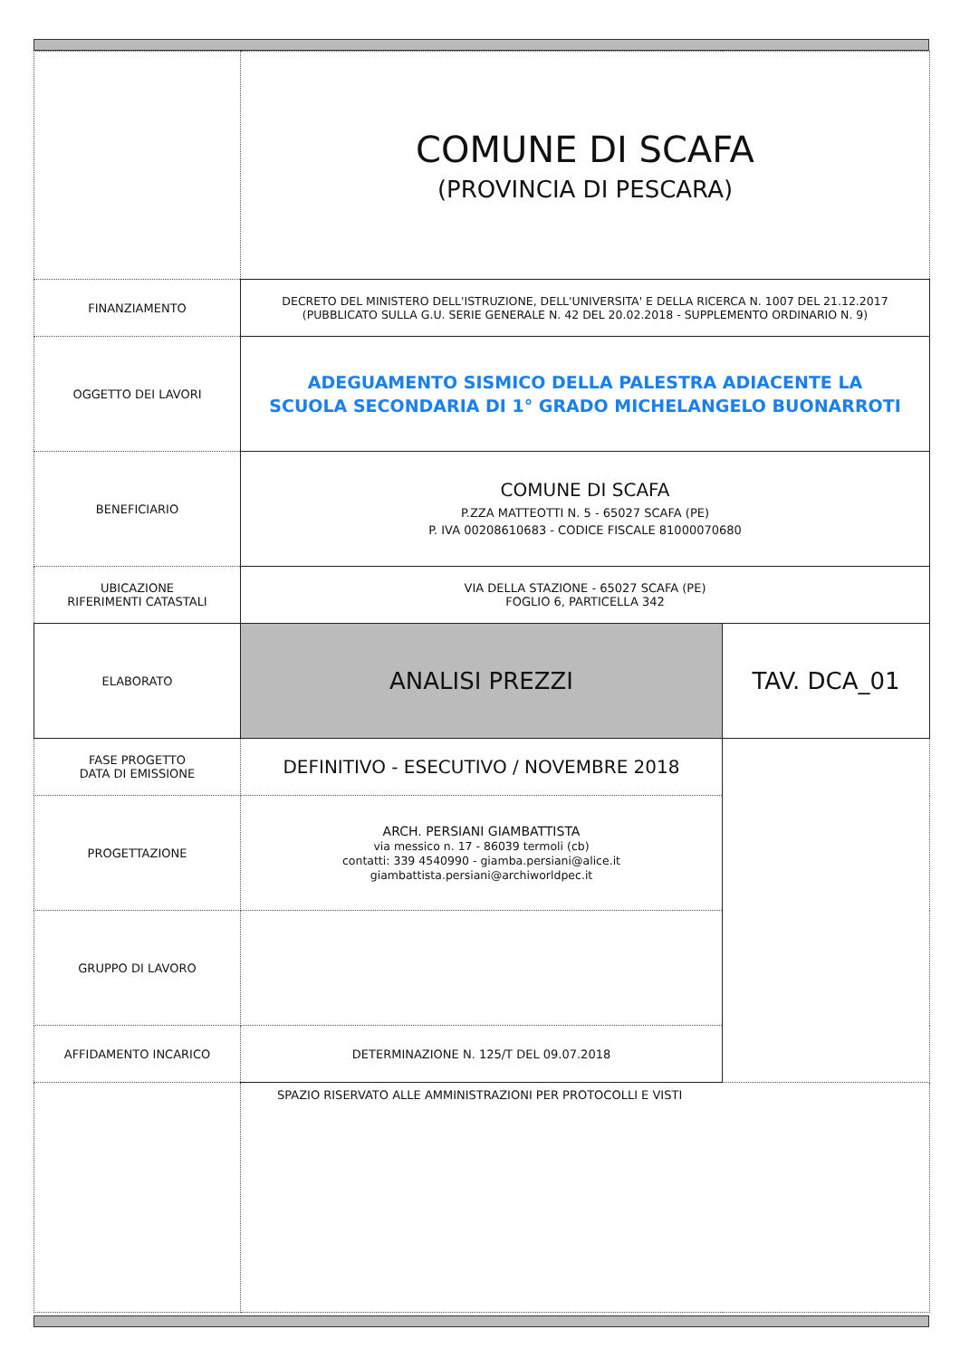| | COMUNE DI SCAFA (PROVINCIA DI PESCARA) | |
| FINANZIAMENTO | DECRETO DEL MINISTERO DELL'ISTRUZIONE, DELL'UNIVERSITA' E DELLA RICERCA N. 1007 DEL 21.12.2017 (PUBBLICATO SULLA G.U. SERIE GENERALE N. 42 DEL 20.02.2018 - SUPPLEMENTO ORDINARIO N. 9) | |
| OGGETTO DEI LAVORI | ADEGUAMENTO SISMICO DELLA PALESTRA ADIACENTE LA SCUOLA SECONDARIA DI 1° GRADO MICHELANGELO BUONARROTI | |
| BENEFICIARIO | COMUNE DI SCAFA P.ZZA MATTEOTTI N. 5 - 65027 SCAFA (PE) P. IVA 00208610683 - CODICE FISCALE 81000070680 | |
| UBICAZIONE RIFERIMENTI CATASTALI | VIA DELLA STAZIONE - 65027 SCAFA (PE) FOGLIO 6, PARTICELLA 342 | |
| ELABORATO | ANALISI PREZZI | TAV. DCA_01 |
| FASE PROGETTO DATA DI EMISSIONE | DEFINITIVO - ESECUTIVO / NOVEMBRE 2018 | |
| PROGETTAZIONE | ARCH. PERSIANI GIAMBATTISTA via messico n. 17 - 86039 termoli (cb) contatti: 339 4540990 - giamba.persiani@alice.it giambattista.persiani@archiworldpec.it | |
| GRUPPO DI LAVORO | | |
| AFFIDAMENTO INCARICO | DETERMINAZIONE N. 125/T DEL 09.07.2018 | |
| | SPAZIO RISERVATO ALLE AMMINISTRAZIONI PER PROTOCOLLI E VISTI | |